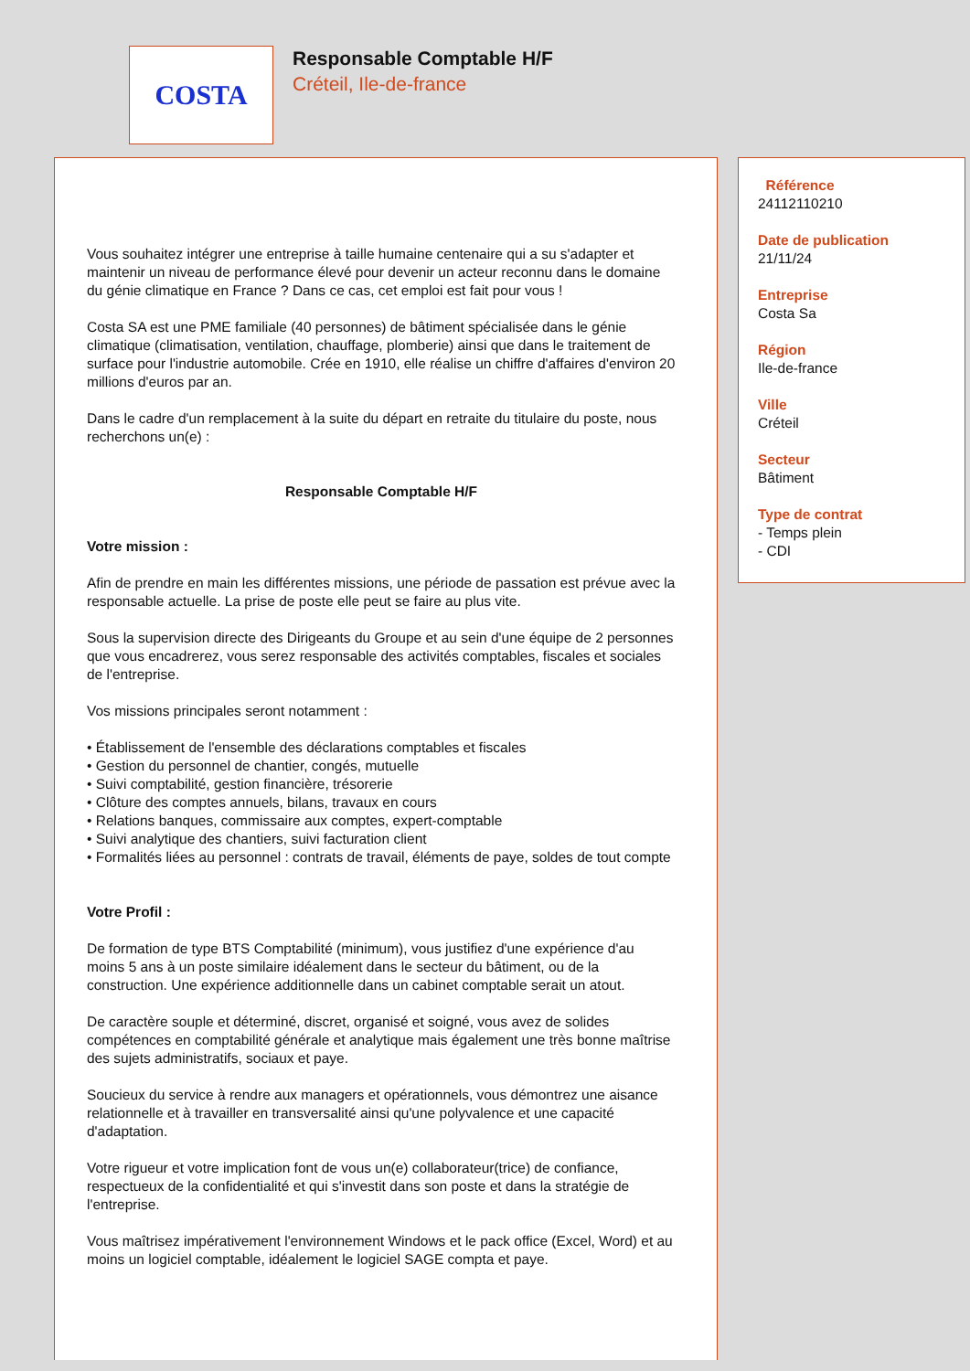COSTA
Responsable Comptable H/F
Créteil, Ile-de-france
Vous souhaitez intégrer une entreprise à taille humaine centenaire qui a su s'adapter et maintenir un niveau de performance élevé pour devenir un acteur reconnu dans le domaine du génie climatique en France ? Dans ce cas, cet emploi est fait pour vous !
Costa SA est une PME familiale (40 personnes) de bâtiment spécialisée dans le génie climatique (climatisation, ventilation, chauffage, plomberie) ainsi que dans le traitement de surface pour l'industrie automobile. Crée en 1910, elle réalise un chiffre d'affaires d'environ 20 millions d'euros par an.
Dans le cadre d'un remplacement à la suite du départ en retraite du titulaire du poste, nous recherchons un(e) :
Responsable Comptable H/F
Votre mission :
Afin de prendre en main les différentes missions, une période de passation est prévue avec la responsable actuelle. La prise de poste elle peut se faire au plus vite.
Sous la supervision directe des Dirigeants du Groupe et au sein d'une équipe de 2 personnes que vous encadrerez, vous serez responsable des activités comptables, fiscales et sociales de l'entreprise.
Vos missions principales seront notamment :
• Établissement de l'ensemble des déclarations comptables et fiscales
• Gestion du personnel de chantier, congés, mutuelle
• Suivi comptabilité, gestion financière, trésorerie
• Clôture des comptes annuels, bilans, travaux en cours
• Relations banques, commissaire aux comptes, expert-comptable
• Suivi analytique des chantiers, suivi facturation client
• Formalités liées au personnel : contrats de travail, éléments de paye, soldes de tout compte
Votre Profil :
De formation de type BTS Comptabilité (minimum), vous justifiez d'une expérience d'au moins 5 ans à un poste similaire idéalement dans le secteur du bâtiment, ou de la construction. Une expérience additionnelle dans un cabinet comptable serait un atout.
De caractère souple et déterminé, discret, organisé et soigné, vous avez de solides compétences en comptabilité générale et analytique mais également une très bonne maîtrise des sujets administratifs, sociaux et paye.
Soucieux du service à rendre aux managers et opérationnels, vous démontrez une aisance relationnelle et à travailler en transversalité ainsi qu'une polyvalence et une capacité d'adaptation.
Votre rigueur et votre implication font de vous un(e) collaborateur(trice) de confiance, respectueux de la confidentialité et qui s'investit dans son poste et dans la stratégie de l'entreprise.
Vous maîtrisez impérativement l'environnement Windows et le pack office (Excel, Word) et au moins un logiciel comptable, idéalement le logiciel SAGE compta et paye.
Référence
24112110210
Date de publication
21/11/24
Entreprise
Costa Sa
Région
Ile-de-france
Ville
Créteil
Secteur
Bâtiment
Type de contrat
- Temps plein
- CDI